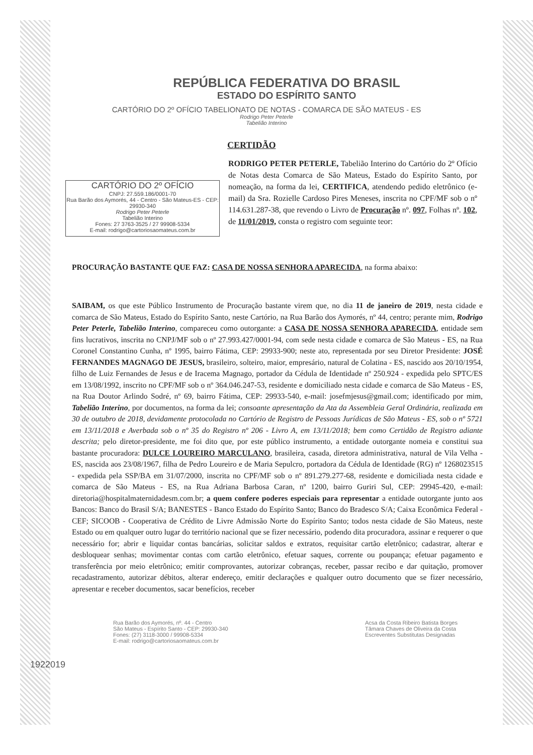REPÚBLICA FEDERATIVA DO BRASIL
ESTADO DO ESPÍRITO SANTO
CARTÓRIO DO 2º OFÍCIO TABELIONATO DE NOTAS - COMARCA DE SÃO MATEUS - ES
Rodrigo Peter Peterle
Tabelião Interino
CERTIDÃO
CARTÓRIO DO 2º OFÍCIO
CNPJ: 27.559.186/0001-70
Rua Barão dos Aymorés, 44 - Centro - São Mateus-ES - CEP: 29930-340
Rodrigo Peter Peterle
Tabelião Interino
Fones: 27 3763-3525 / 27 99908-5334
E-mail: rodrigo@cartoriosaomateus.com.br
RODRIGO PETER PETERLE, Tabelião Interino do Cartório do 2º Ofício de Notas desta Comarca de São Mateus, Estado do Espírito Santo, por nomeação, na forma da lei, CERTIFICA, atendendo pedido eletrônico (e-mail) da Sra. Rozielle Cardoso Pires Meneses, inscrita no CPF/MF sob o nº 114.631.287-38, que revendo o Livro de Procuração nº. 097, Folhas nº. 102, de 11/01/2019, consta o registro com seguinte teor:
PROCURAÇÃO BASTANTE QUE FAZ: CASA DE NOSSA SENHORA APARECIDA, na forma abaixo:
SAIBAM, os que este Público Instrumento de Procuração bastante virem que, no dia 11 de janeiro de 2019, nesta cidade e comarca de São Mateus, Estado do Espírito Santo, neste Cartório, na Rua Barão dos Aymorés, nº 44, centro; perante mim, Rodrigo Peter Peterle, Tabelião Interino, compareceu como outorgante: a CASA DE NOSSA SENHORA APARECIDA, entidade sem fins lucrativos, inscrita no CNPJ/MF sob o nº 27.993.427/0001-94, com sede nesta cidade e comarca de São Mateus - ES, na Rua Coronel Constantino Cunha, nº 1995, bairro Fátima, CEP: 29933-900; neste ato, representada por seu Diretor Presidente: JOSÉ FERNANDES MAGNAGO DE JESUS, brasileiro, solteiro, maior, empresário, natural de Colatina - ES, nascido aos 20/10/1954, filho de Luiz Fernandes de Jesus e de Iracema Magnago, portador da Cédula de Identidade nº 250.924 - expedida pelo SPTC/ES em 13/08/1992, inscrito no CPF/MF sob o nº 364.046.247-53, residente e domiciliado nesta cidade e comarca de São Mateus - ES, na Rua Doutor Arlindo Sodré, nº 69, bairro Fátima, CEP: 29933-540, e-mail: josefmjesus@gmail.com; identificado por mim, Tabelião Interino, por documentos, na forma da lei; consoante apresentação da Ata da Assembleia Geral Ordinária, realizada em 30 de outubro de 2018, devidamente protocolada no Cartório de Registro de Pessoas Jurídicas de São Mateus - ES, sob o nº 5721 em 13/11/2018 e Averbada sob o nº 35 do Registro nº 206 - Livro A, em 13/11/2018; bem como Certidão de Registro adiante descrita; pelo diretor-presidente, me foi dito que, por este público instrumento, a entidade outorgante nomeia e constitui sua bastante procuradora: DULCE LOUREIRO MARCULANO, brasileira, casada, diretora administrativa, natural de Vila Velha - ES, nascida aos 23/08/1967, filha de Pedro Loureiro e de Maria Sepulcro, portadora da Cédula de Identidade (RG) nº 1268023515 - expedida pela SSP/BA em 31/07/2000, inscrita no CPF/MF sob o nº 891.279.277-68, residente e domiciliada nesta cidade e comarca de São Mateus - ES, na Rua Adriana Barbosa Caran, nº 1200, bairro Guriri Sul, CEP: 29945-420, e-mail: diretoria@hospitalmaternidadesm.com.br; a quem confere poderes especiais para representar a entidade outorgante junto aos Bancos: Banco do Brasil S/A; BANESTES - Banco Estado do Espírito Santo; Banco do Bradesco S/A; Caixa Econômica Federal - CEF; SICOOB - Cooperativa de Crédito de Livre Admissão Norte do Espírito Santo; todos nesta cidade de São Mateus, neste Estado ou em qualquer outro lugar do território nacional que se fizer necessário, podendo dita procuradora, assinar e requerer o que necessário for; abrir e liquidar contas bancárias, solicitar saldos e extratos, requisitar cartão eletrônico; cadastrar, alterar e desbloquear senhas; movimentar contas com cartão eletrônico, efetuar saques, corrente ou poupança; efetuar pagamento e transferência por meio eletrônico; emitir comprovantes, autorizar cobranças, receber, passar recibo e dar quitação, promover recadastramento, autorizar débitos, alterar endereço, emitir declarações e qualquer outro documento que se fizer necessário, apresentar e receber documentos, sacar benefícios, receber
1922019
Rua Barão dos Aymorés, nº. 44 - Centro
São Mateus - Espírito Santo - CEP: 29930-340
Fones: (27) 3118-3000 / 99908-5334
E-mail: rodrigo@cartoriosaomateus.com.br
Acsa da Costa Ribeiro Batista Borges
Tâmara Chaves de Oliveira da Costa
Escreventes Substitutas Designadas